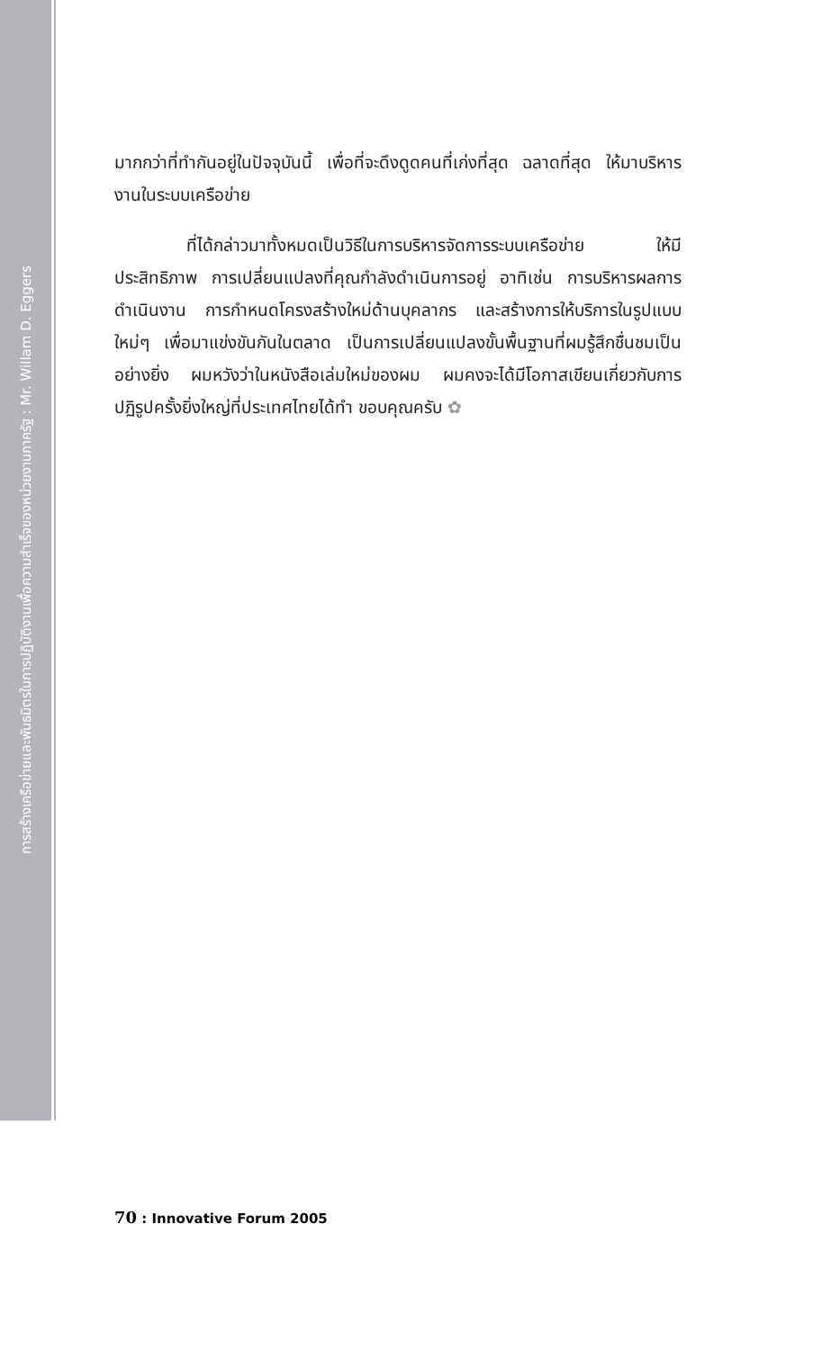การสร้างเครือข่ายและพันธมิตรในการปฏิบัติงานเพื่อความสำเร็จของหน่วยงานภาครัฐ : Mr. Willam D. Eggers
มากกว่าที่ทำกันอยู่ในปัจจุบันนี้ เพื่อที่จะดึงดูดคนที่เก่งที่สุด ฉลาดที่สุด ให้มาบริหารงานในระบบเครือข่าย
ที่ได้กล่าวมาทั้งหมดเป็นวิธีในการบริหารจัดการระบบเครือข่าย ให้มีประสิทธิภาพ การเปลี่ยนแปลงที่คุณกำลังดำเนินการอยู่ อาทิเช่น การบริหารผลการดำเนินงาน การกำหนดโครงสร้างใหม่ด้านบุคลากร และสร้างการให้บริการในรูปแบบใหม่ๆ เพื่อมาแข่งขันกันในตลาด เป็นการเปลี่ยนแปลงขั้นพื้นฐานที่ผมรู้สึกชื่นชมเป็นอย่างยิ่ง ผมหวังว่าในหนังสือเล่มใหม่ของผม ผมคงจะได้มีโอกาสเขียนเกี่ยวกับการปฏิรูปครั้งยิ่งใหญ่ที่ประเทศไทยได้ทำ ขอบคุณครับ ✿
70 : Innovative Forum 2005